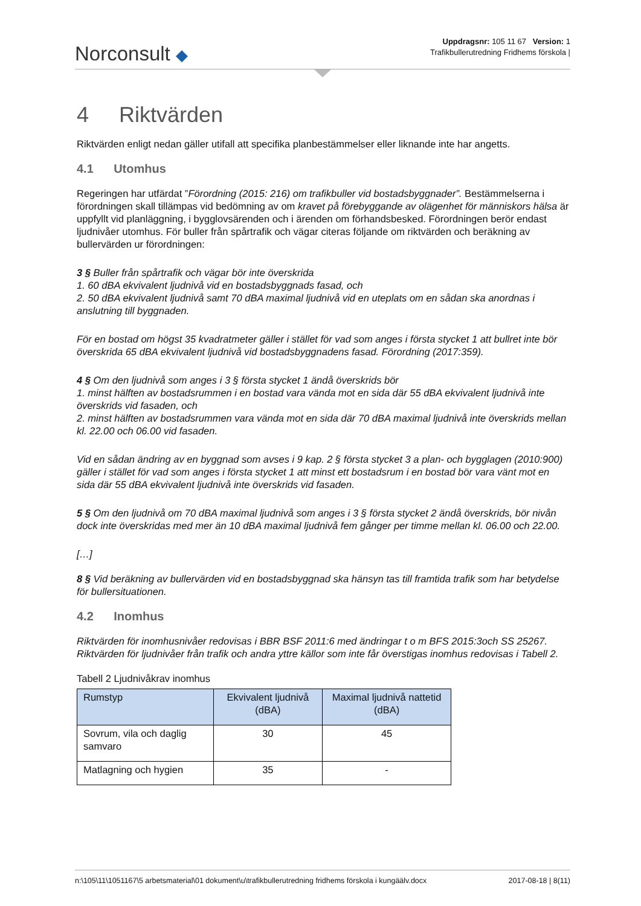Norconsult ◆
Uppdragsnr: 105 11 67 Version: 1
Trafikbullerutredning Fridhems förskola |
4 Riktvärden
Riktvärden enligt nedan gäller utifall att specifika planbestämmelser eller liknande inte har angetts.
4.1 Utomhus
Regeringen har utfärdat ”Förordning (2015: 216) om trafikbuller vid bostadsbyggnader”. Bestämmelserna i förordningen skall tillämpas vid bedömning av om kravet på förebyggande av olägenhet för människors hälsa är uppfyllt vid planläggning, i bygglovsärenden och i ärenden om förhandsbesked. Förordningen berör endast ljudnivåer utomhus. För buller från spårtrafik och vägar citeras följande om riktvärden och beräkning av bullervärden ur förordningen:
3 § Buller från spårtrafik och vägar bör inte överskrida
1. 60 dBA ekvivalent ljudnivå vid en bostadsbyggnads fasad, och
2. 50 dBA ekvivalent ljudnivå samt 70 dBA maximal ljudnivå vid en uteplats om en sådan ska anordnas i anslutning till byggnaden.
För en bostad om högst 35 kvadratmeter gäller i stället för vad som anges i första stycket 1 att bullret inte bör överskrida 65 dBA ekvivalent ljudnivå vid bostadsbyggnadens fasad. Förordning (2017:359).
4 § Om den ljudnivå som anges i 3 § första stycket 1 ändå överskrids bör
1. minst hälften av bostadsrummen i en bostad vara vända mot en sida där 55 dBA ekvivalent ljudnivå inte överskrids vid fasaden, och
2. minst hälften av bostadsrummen vara vända mot en sida där 70 dBA maximal ljudnivå inte överskrids mellan kl. 22.00 och 06.00 vid fasaden.
Vid en sådan ändring av en byggnad som avses i 9 kap. 2 § första stycket 3 a plan- och bygglagen (2010:900) gäller i stället för vad som anges i första stycket 1 att minst ett bostadsrum i en bostad bör vara vänt mot en sida där 55 dBA ekvivalent ljudnivå inte överskrids vid fasaden.
5 § Om den ljudnivå om 70 dBA maximal ljudnivå som anges i 3 § första stycket 2 ändå överskrids, bör nivån dock inte överskridas med mer än 10 dBA maximal ljudnivå fem gånger per timme mellan kl. 06.00 och 22.00.
[…]
8 § Vid beräkning av bullervärden vid en bostadsbyggnad ska hänsyn tas till framtida trafik som har betydelse för bullersituationen.
4.2 Inomhus
Riktvärden för inomhusnivåer redovisas i BBR BSF 2011:6 med ändringar t o m BFS 2015:3och SS 25267. Riktvärden för ljudnivåer från trafik och andra yttre källor som inte får överstigas inomhus redovisas i Tabell 2.
Tabell 2 Ljudnivåkrav inomhus
| Rumstyp | Ekvivalent ljudnivå (dBA) | Maximal ljudnivå nattetid (dBA) |
| --- | --- | --- |
| Sovrum, vila och daglig samvaro | 30 | 45 |
| Matlagning och hygien | 35 | - |
n:\105\11\1051167\5 arbetsmaterial\01 dokument\u\trafikbullerutredning fridhems förskola i kungäälv.docx 2017-08-18 | 8(11)